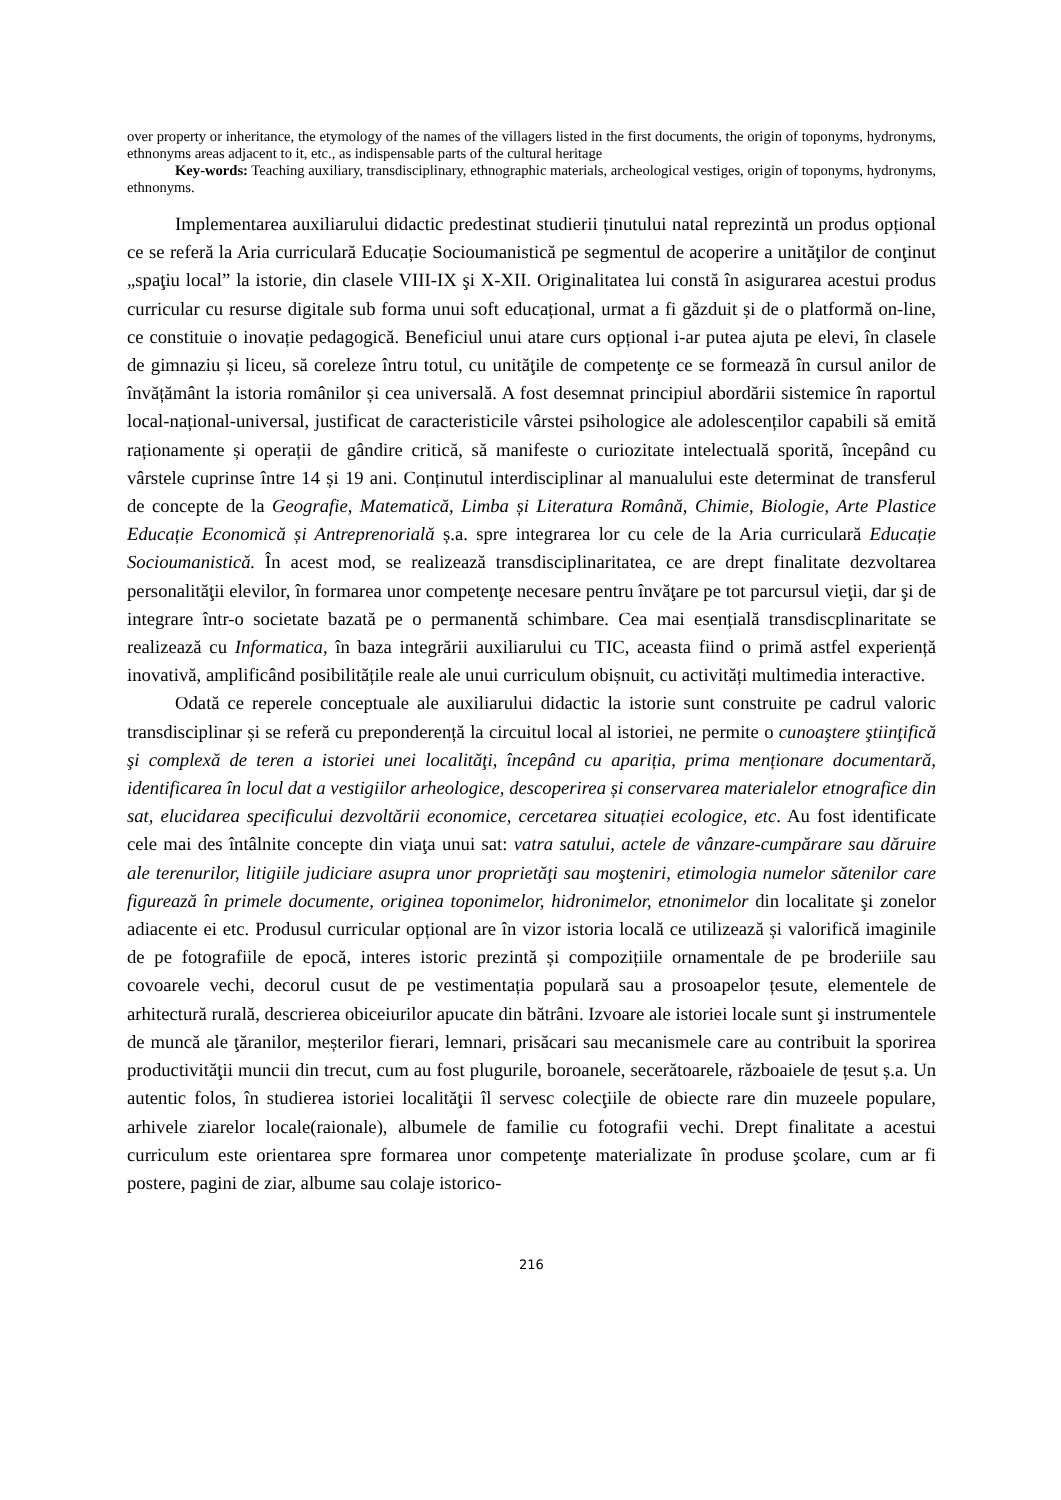over property or inheritance, the etymology of the names of the villagers listed in the first documents, the origin of toponyms, hydronyms, ethnonyms areas adjacent to it, etc., as indispensable parts of the cultural heritage
Key-words: Teaching auxiliary, transdisciplinary, ethnographic materials, archeological vestiges, origin of toponyms, hydronyms, ethnonyms.
Implementarea auxiliarului didactic predestinat studierii ținutului natal reprezintă un produs opțional ce se referă la Aria curriculară Educație Socioumanistică pe segmentul de acoperire a unităţilor de conţinut „spaţiu local” la istorie, din clasele VIII-IX şi X-XII. Originalitatea lui constă în asigurarea acestui produs curricular cu resurse digitale sub forma unui soft educațional, urmat a fi găzduit și de o platformă on-line, ce constituie o inovație pedagogică. Beneficiul unui atare curs opțional i-ar putea ajuta pe elevi, în clasele de gimnaziu și liceu, să coreleze întru totul, cu unităţile de competenţe ce se formează în cursul anilor de învățământ la istoria românilor și cea universală. A fost desemnat principiul abordării sistemice în raportul local-național-universal, justificat de caracteristicile vârstei psihologice ale adolescenților capabili să emită raționamente și operații de gândire critică, să manifeste o curiozitate intelectuală sporită, începând cu vârstele cuprinse între 14 și 19 ani. Conținutul interdisciplinar al manualului este determinat de transferul de concepte de la Geografie, Matematică, Limba și Literatura Română, Chimie, Biologie, Arte Plastice Educație Economică și Antreprenorială ș.a. spre integrarea lor cu cele de la Aria curriculară Educație Socioumanistică. În acest mod, se realizează transdisciplinaritatea, ce are drept finalitate dezvoltarea personalităţii elevilor, în formarea unor competenţe necesare pentru învăţare pe tot parcursul vieţii, dar şi de integrare într-o societate bazată pe o permanentă schimbare. Cea mai esențială transdiscplinaritate se realizează cu Informatica, în baza integrării auxiliarului cu TIC, aceasta fiind o primă astfel experiență inovativă, amplificând posibilitățile reale ale unui curriculum obișnuit, cu activități multimedia interactive.
Odată ce reperele conceptuale ale auxiliarului didactic la istorie sunt construite pe cadrul valoric transdisciplinar și se referă cu preponderență la circuitul local al istoriei, ne permite o cunoaştere ştiinţifică şi complexă de teren a istoriei unei localităţi, începând cu apariția, prima menționare documentară, identificarea în locul dat a vestigiilor arheologice, descoperirea și conservarea materialelor etnografice din sat, elucidarea specificului dezvoltării economice, cercetarea situației ecologice, etc. Au fost identificate cele mai des întâlnite concepte din viaţa unui sat: vatra satului, actele de vânzare-cumpărare sau dăruire ale terenurilor, litigiile judiciare asupra unor proprietăţi sau moşteniri, etimologia numelor sătenilor care figurează în primele documente, originea toponimelor, hidronimelor, etnonimelor din localitate şi zonelor adiacente ei etc. Produsul curricular opțional are în vizor istoria locală ce utilizează și valorifică imaginile de pe fotografiile de epocă, interes istoric prezintă și compozițiile ornamentale de pe broderiile sau covoarele vechi, decorul cusut de pe vestimentația populară sau a prosoapelor țesute, elementele de arhitectură rurală, descrierea obiceiurilor apucate din bătrâni. Izvoare ale istoriei locale sunt şi instrumentele de muncă ale ţăranilor, meșterilor fierari, lemnari, prisăcari sau mecanismele care au contribuit la sporirea productivităţii muncii din trecut, cum au fost plugurile, boroanele, secerătoarele, războaiele de țesut ș.a. Un autentic folos, în studierea istoriei localităţii îl servesc colecţiile de obiecte rare din muzeele populare, arhivele ziarelor locale(raionale), albumele de familie cu fotografii vechi. Drept finalitate a acestui curriculum este orientarea spre formarea unor competenţe materializate în produse şcolare, cum ar fi postere, pagini de ziar, albume sau colaje istorico-
216